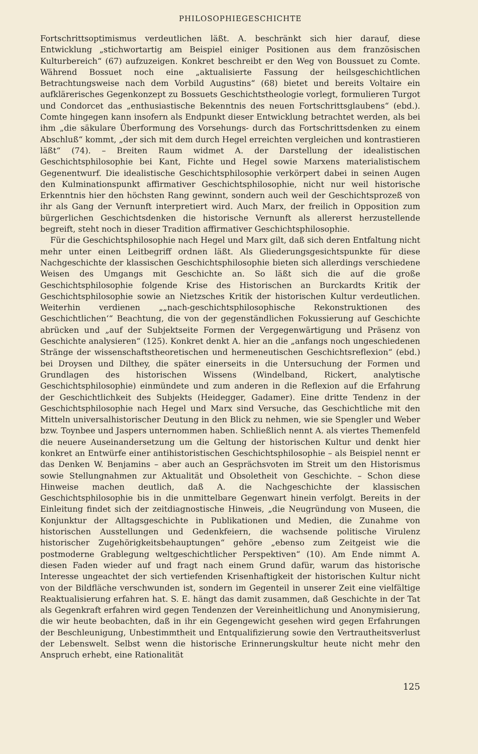PHILOSOPHIEGESCHICHTE
Fortschrittsoptimismus verdeutlichen läßt. A. beschränkt sich hier darauf, diese Entwicklung „stichwortartig am Beispiel einiger Positionen aus dem französischen Kulturbereich“ (67) aufzuzeigen. Konkret beschreibt er den Weg von Boussuet zu Comte. Während Bossuet noch eine „aktualisierte Fassung der heilsgeschichtlichen Betrachtungsweise nach dem Vorbild Augustins“ (68) bietet und bereits Voltaire ein aufklärerisches Gegenkonzept zu Bossuets Geschichtstheologie vorlegt, formulieren Turgot und Condorcet das „enthusiastische Bekenntnis des neuen Fortschrittsglaubens“ (ebd.). Comte hingegen kann insofern als Endpunkt dieser Entwicklung betrachtet werden, als bei ihm „die säkulare Überformung des Vorsehungs- durch das Fortschrittsdenken zu einem Abschluß“ kommt, „der sich mit dem durch Hegel erreichten vergleichen und kontrastieren läßt“ (74). – Breiten Raum widmet A. der Darstellung der idealistischen Geschichtsphilosophie bei Kant, Fichte und Hegel sowie Marxens materialistischem Gegenentwurf. Die idealistische Geschichtsphilosophie verkörpert dabei in seinen Augen den Kulminationspunkt affirmativer Geschichtsphilosophie, nicht nur weil historische Erkenntnis hier den höchsten Rang gewinnt, sondern auch weil der Geschichtsprozeß von ihr als Gang der Vernunft interpretiert wird. Auch Marx, der freilich in Opposition zum bürgerlichen Geschichtsdenken die historische Vernunft als allererst herzustellende begreift, steht noch in dieser Tradition affirmativer Geschichtsphilosophie.
Für die Geschichtsphilosophie nach Hegel und Marx gilt, daß sich deren Entfaltung nicht mehr unter einen Leitbegriff ordnen läßt. Als Gliederungsgesichtspunkte für diese Nachgeschichte der klassischen Geschichtsphilosophie bieten sich allerdings verschiedene Weisen des Umgangs mit Geschichte an. So läßt sich die auf die große Geschichtsphilosophie folgende Krise des Historischen an Burckardts Kritik der Geschichtsphilosophie sowie an Nietzsches Kritik der historischen Kultur verdeutlichen. Weiterhin verdienen „„nach-geschichtsphilosophische Rekonstruktionen des Geschichtlichen‘“ Beachtung, die von der gegenständlichen Fokussierung auf Geschichte abrücken und „auf der Subjektseite Formen der Vergegenwärtigung und Präsenz von Geschichte analysieren“ (125). Konkret denkt A. hier an die „anfangs noch ungeschiedenen Stränge der wissenschaftstheoretischen und hermeneutischen Geschichtsreflexion“ (ebd.) bei Droysen und Dilthey, die später einerseits in die Untersuchung der Formen und Grundlagen des historischen Wissens (Windelband, Rickert, analytische Geschichtsphilosophie) einmündete und zum anderen in die Reflexion auf die Erfahrung der Geschichtlichkeit des Subjekts (Heidegger, Gadamer). Eine dritte Tendenz in der Geschichtsphilosophie nach Hegel und Marx sind Versuche, das Geschichtliche mit den Mitteln universalhistorischer Deutung in den Blick zu nehmen, wie sie Spengler und Weber bzw. Toynbee und Jaspers unternommen haben. Schließlich nennt A. als viertes Themenfeld die neuere Auseinandersetzung um die Geltung der historischen Kultur und denkt hier konkret an Entwürfe einer antihistoristischen Geschichtsphilosophie – als Beispiel nennt er das Denken W. Benjamins – aber auch an Gesprächsvoten im Streit um den Historismus sowie Stellungnahmen zur Aktualität und Obsoletheit von Geschichte. – Schon diese Hinweise machen deutlich, daß A. die Nachgeschichte der klassischen Geschichtsphilosophie bis in die unmittelbare Gegenwart hinein verfolgt. Bereits in der Einleitung findet sich der zeitdiagnostische Hinweis, „die Neugründung von Museen, die Konjunktur der Alltagsgeschichte in Publikationen und Medien, die Zunahme von historischen Ausstellungen und Gedenkfeiern, die wachsende politische Virulenz historischer Zugehörigkeitsbehauptungen“ gehöre „ebenso zum Zeitgeist wie die postmoderne Grablegung weltgeschichtlicher Perspektiven“ (10). Am Ende nimmt A. diesen Faden wieder auf und fragt nach einem Grund dafür, warum das historische Interesse ungeachtet der sich vertiefenden Krisenhaftigkeit der historischen Kultur nicht von der Bildfläche verschwunden ist, sondern im Gegenteil in unserer Zeit eine vielfältige Reaktualisierung erfahren hat. S. E. hängt das damit zusammen, daß Geschichte in der Tat als Gegenkraft erfahren wird gegen Tendenzen der Vereinheitlichung und Anonymisierung, die wir heute beobachten, daß in ihr ein Gegengewicht gesehen wird gegen Erfahrungen der Beschleunigung, Unbestimmtheit und Entqualifizierung sowie den Vertrautheitsverlust der Lebenswelt. Selbst wenn die historische Erinnerungskultur heute nicht mehr den Anspruch erhebt, eine Rationalität
125